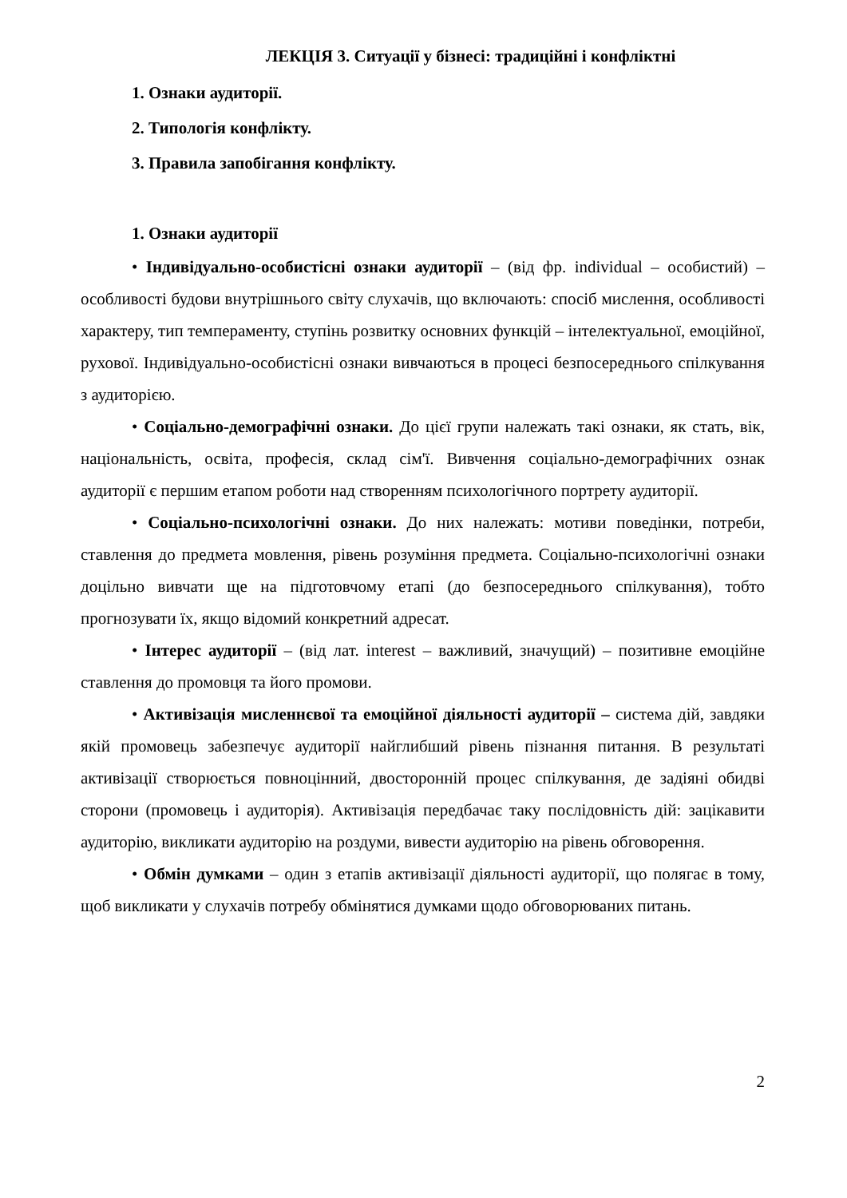ЛЕКЦІЯ 3. Ситуації у бізнесі: традиційні і конфліктні
1. Ознаки аудиторії.
2. Типологія конфлікту.
3. Правила запобігання конфлікту.
1. Ознаки аудиторії
• Індивідуально-особистісні ознаки аудиторії – (від фр. individual – особистий) – особливості будови внутрішнього світу слухачів, що включають: спосіб мислення, особливості характеру, тип темпераменту, ступінь розвитку основних функцій – інтелектуальної, емоційної, рухової. Індивідуально-особистісні ознаки вивчаються в процесі безпосереднього спілкування з аудиторією.
• Соціально-демографічні ознаки. До цієї групи належать такі ознаки, як стать, вік, національність, освіта, професія, склад сім'ї. Вивчення соціально-демографічних ознак аудиторії є першим етапом роботи над створенням психологічного портрету аудиторії.
• Соціально-психологічні ознаки. До них належать: мотиви поведінки, потреби, ставлення до предмета мовлення, рівень розуміння предмета. Соціально-психологічні ознаки доцільно вивчати ще на підготовчому етапі (до безпосереднього спілкування), тобто прогнозувати їх, якщо відомий конкретний адресат.
• Інтерес аудиторії – (від лат. interest – важливий, значущий) – позитивне емоційне ставлення до промовця та його промови.
• Активізація мисленнєвої та емоційної діяльності аудиторії – система дій, завдяки якій промовець забезпечує аудиторії найглибший рівень пізнання питання. В результаті активізації створюється повноцінний, двосторонній процес спілкування, де задіяні обидві сторони (промовець і аудиторія). Активізація передбачає таку послідовність дій: зацікавити аудиторію, викликати аудиторію на роздуми, вивести аудиторію на рівень обговорення.
• Обмін думками – один з етапів активізації діяльності аудиторії, що полягає в тому, щоб викликати у слухачів потребу обмінятися думками щодо обговорюваних питань.
2